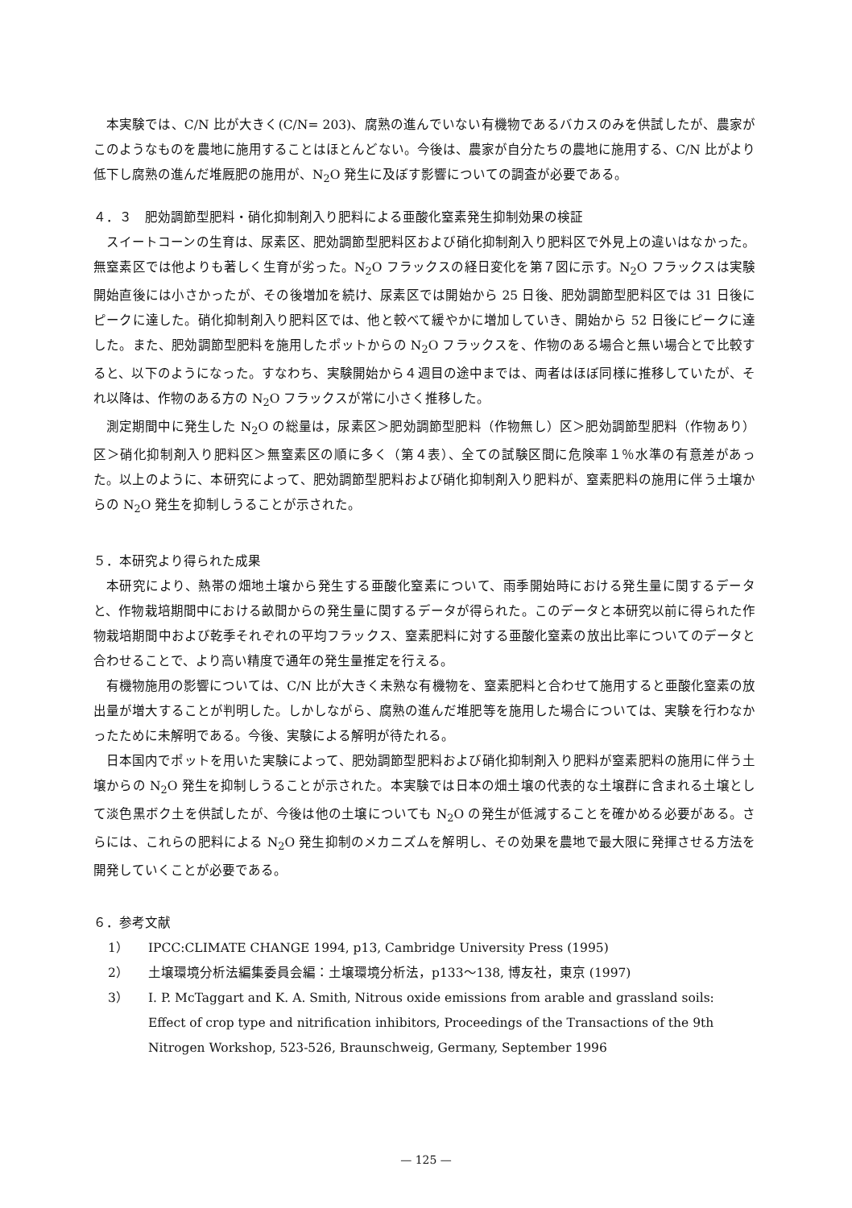本実験では、C/N 比が大きく(C/N= 203)、腐熟の進んでいない有機物であるバカスのみを供試したが、農家がこのようなものを農地に施用することはほとんどない。今後は、農家が自分たちの農地に施用する、C/N 比がより低下し腐熟の進んだ堆厩肥の施用が、N<sub>2</sub>O 発生に及ぼす影響についての調査が必要である。
４．３　肥効調節型肥料・硝化抑制剤入り肥料による亜酸化窒素発生抑制効果の検証
スイートコーンの生育は、尿素区、肥効調節型肥料区および硝化抑制剤入り肥料区で外見上の違いはなかった。無窒素区では他よりも著しく生育が劣った。N<sub>2</sub>O フラックスの経日変化を第７図に示す。N<sub>2</sub>O フラックスは実験開始直後には小さかったが、その後増加を続け、尿素区では開始から 25 日後、肥効調節型肥料区では 31 日後にピークに達した。硝化抑制剤入り肥料区では、他と較べて緩やかに増加していき、開始から 52 日後にピークに達した。また、肥効調節型肥料を施用したポットからの N<sub>2</sub>O フラックスを、作物のある場合と無い場合とで比較すると、以下のようになった。すなわち、実験開始から４週目の途中までは、両者はほぼ同様に推移していたが、それ以降は、作物のある方の N<sub>2</sub>O フラックスが常に小さく推移した。
測定期間中に発生した N<sub>2</sub>O の総量は，尿素区＞肥効調節型肥料（作物無し）区＞肥効調節型肥料（作物あり）区＞硝化抑制剤入り肥料区＞無窒素区の順に多く（第４表）、全ての試験区間に危険率１％水準の有意差があった。以上のように、本研究によって、肥効調節型肥料および硝化抑制剤入り肥料が、窒素肥料の施用に伴う土壌からの N<sub>2</sub>O 発生を抑制しうることが示された。
５．本研究より得られた成果
本研究により、熱帯の畑地土壌から発生する亜酸化窒素について、雨季開始時における発生量に関するデータと、作物栽培期間中における畝間からの発生量に関するデータが得られた。このデータと本研究以前に得られた作物栽培期間中および乾季それぞれの平均フラックス、窒素肥料に対する亜酸化窒素の放出比率についてのデータと合わせることで、より高い精度で通年の発生量推定を行える。
有機物施用の影響については、C/N 比が大きく未熟な有機物を、窒素肥料と合わせて施用すると亜酸化窒素の放出量が増大することが判明した。しかしながら、腐熟の進んだ堆肥等を施用した場合については、実験を行わなかったために未解明である。今後、実験による解明が待たれる。
日本国内でポットを用いた実験によって、肥効調節型肥料および硝化抑制剤入り肥料が窒素肥料の施用に伴う土壌からの N<sub>2</sub>O 発生を抑制しうることが示された。本実験では日本の畑土壌の代表的な土壌群に含まれる土壌として淡色黒ボク土を供試したが、今後は他の土壌についても N<sub>2</sub>O の発生が低減することを確かめる必要がある。さらには、これらの肥料による N<sub>2</sub>O 発生抑制のメカニズムを解明し、その効果を農地で最大限に発揮させる方法を開発していくことが必要である。
６．参考文献
1） IPCC:CLIMATE CHANGE 1994, p13, Cambridge University Press (1995)
2） 土壌環境分析法編集委員会編：土壌環境分析法，p133～138, 博友社，東京 (1997)
3） I. P. McTaggart and K. A. Smith, Nitrous oxide emissions from arable and grassland soils: Effect of crop type and nitrification inhibitors, Proceedings of the Transactions of the 9th Nitrogen Workshop, 523-526, Braunschweig, Germany, September 1996
— 125 —